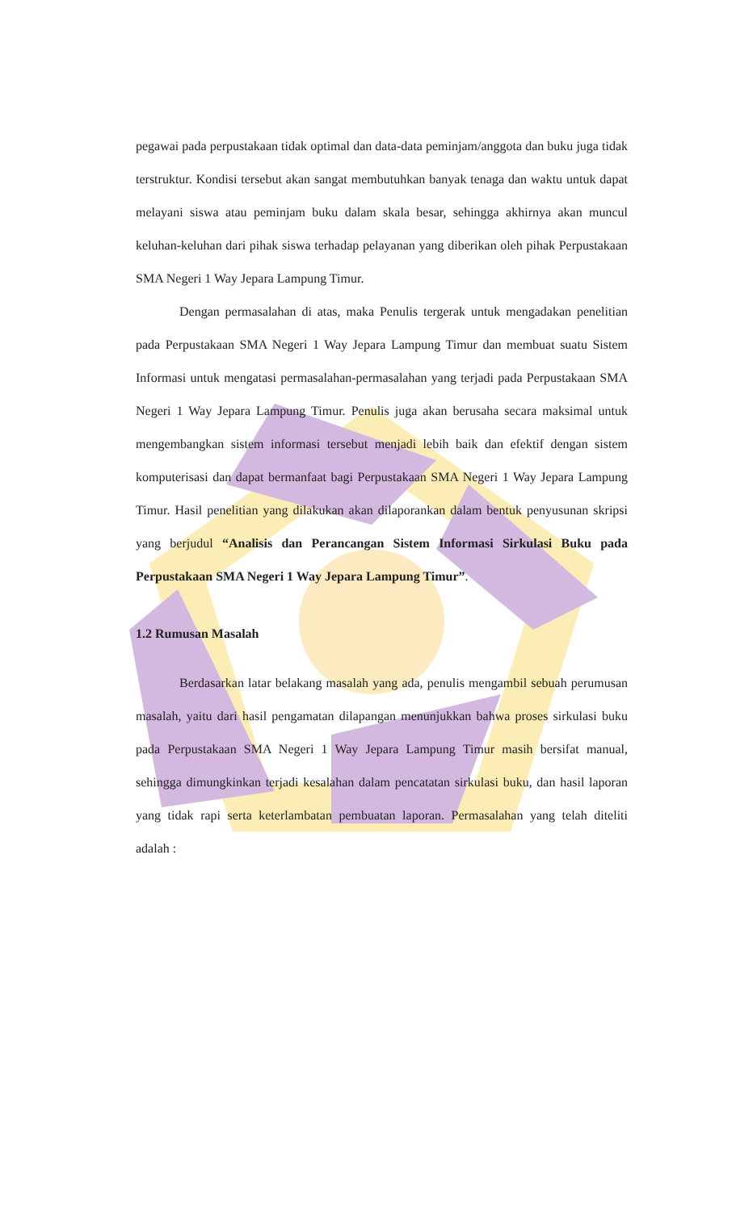pegawai pada perpustakaan tidak optimal dan data-data peminjam/anggota dan buku juga tidak terstruktur. Kondisi tersebut akan sangat membutuhkan banyak tenaga dan waktu untuk dapat melayani siswa atau peminjam buku dalam skala besar, sehingga akhirnya akan muncul keluhan-keluhan dari pihak siswa terhadap pelayanan yang diberikan oleh pihak Perpustakaan SMA Negeri 1 Way Jepara Lampung Timur.
Dengan permasalahan di atas, maka Penulis tergerak untuk mengadakan penelitian pada Perpustakaan SMA Negeri 1 Way Jepara Lampung Timur dan membuat suatu Sistem Informasi untuk mengatasi permasalahan-permasalahan yang terjadi pada Perpustakaan SMA Negeri 1 Way Jepara Lampung Timur. Penulis juga akan berusaha secara maksimal untuk mengembangkan sistem informasi tersebut menjadi lebih baik dan efektif dengan sistem komputerisasi dan dapat bermanfaat bagi Perpustakaan SMA Negeri 1 Way Jepara Lampung Timur. Hasil penelitian yang dilakukan akan dilaporankan dalam bentuk penyusunan skripsi yang berjudul “Analisis dan Perancangan Sistem Informasi Sirkulasi Buku pada Perpustakaan SMA Negeri 1 Way Jepara Lampung Timur”.
1.2 Rumusan Masalah
Berdasarkan latar belakang masalah yang ada, penulis mengambil sebuah perumusan masalah, yaitu dari hasil pengamatan dilapangan menunjukkan bahwa proses sirkulasi buku pada Perpustakaan SMA Negeri 1 Way Jepara Lampung Timur masih bersifat manual, sehingga dimungkinkan terjadi kesalahan dalam pencatatan sirkulasi buku, dan hasil laporan yang tidak rapi serta keterlambatan pembuatan laporan. Permasalahan yang telah diteliti adalah :